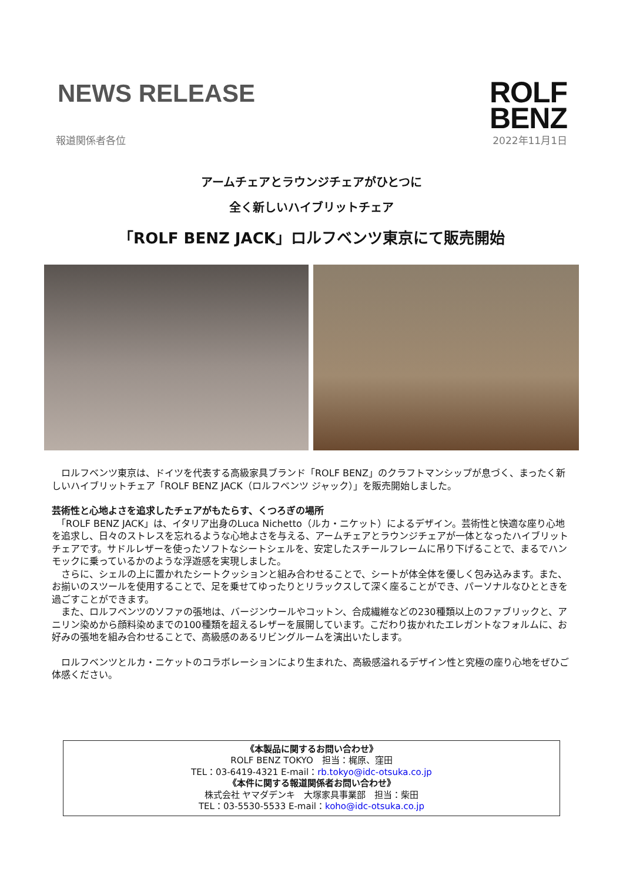NEWS RELEASE
ROLF
BENZ
報道関係者各位 2022年11月1日
アームチェアとラウンジチェアがひとつに
全く新しいハイブリットチェア
「ROLF BENZ JACK」ロルフベンツ東京にて販売開始
　ロルフベンツ東京は、ドイツを代表する高級家具ブランド「ROLF BENZ」のクラフトマンシップが息づく、まったく新しいハイブリットチェア「ROLF BENZ JACK（ロルフベンツ ジャック）」を販売開始しました。
芸術性と心地よさを追求したチェアがもたらす、くつろぎの場所
　「ROLF BENZ JACK」は、イタリア出身のLuca Nichetto（ルカ・ニケット）によるデザイン。芸術性と快適な座り心地を追求し、日々のストレスを忘れるような心地よさを与える、アームチェアとラウンジチェアが一体となったハイブリットチェアです。サドルレザーを使ったソフトなシートシェルを、安定したスチールフレームに吊り下げることで、まるでハンモックに乗っているかのような浮遊感を実現しました。
　さらに、シェルの上に置かれたシートクッションと組み合わせることで、シートが体全体を優しく包み込みます。また、お揃いのスツールを使用することで、足を乗せてゆったりとリラックスして深く座ることができ、パーソナルなひとときを過ごすことができます。
　また、ロルフベンツのソファの張地は、バージンウールやコットン、合成繊維などの230種類以上のファブリックと、アニリン染めから顔料染めまでの100種類を超えるレザーを展開しています。こだわり抜かれたエレガントなフォルムに、お好みの張地を組み合わせることで、高級感のあるリビングルームを演出いたします。
　ロルフベンツとルカ・ニケットのコラボレーションにより生まれた、高級感溢れるデザイン性と究極の座り心地をぜひご体感ください。
《本製品に関するお問い合わせ》
ROLF BENZ TOKYO　担当：梶原、窪田
TEL：03-6419-4321 E-mail：rb.tokyo@idc-otsuka.co.jp
《本件に関する報道関係者お問い合わせ》
株式会社 ヤマダデンキ　大塚家具事業部　担当：柴田
TEL：03-5530-5533 E-mail：koho@idc-otsuka.co.jp